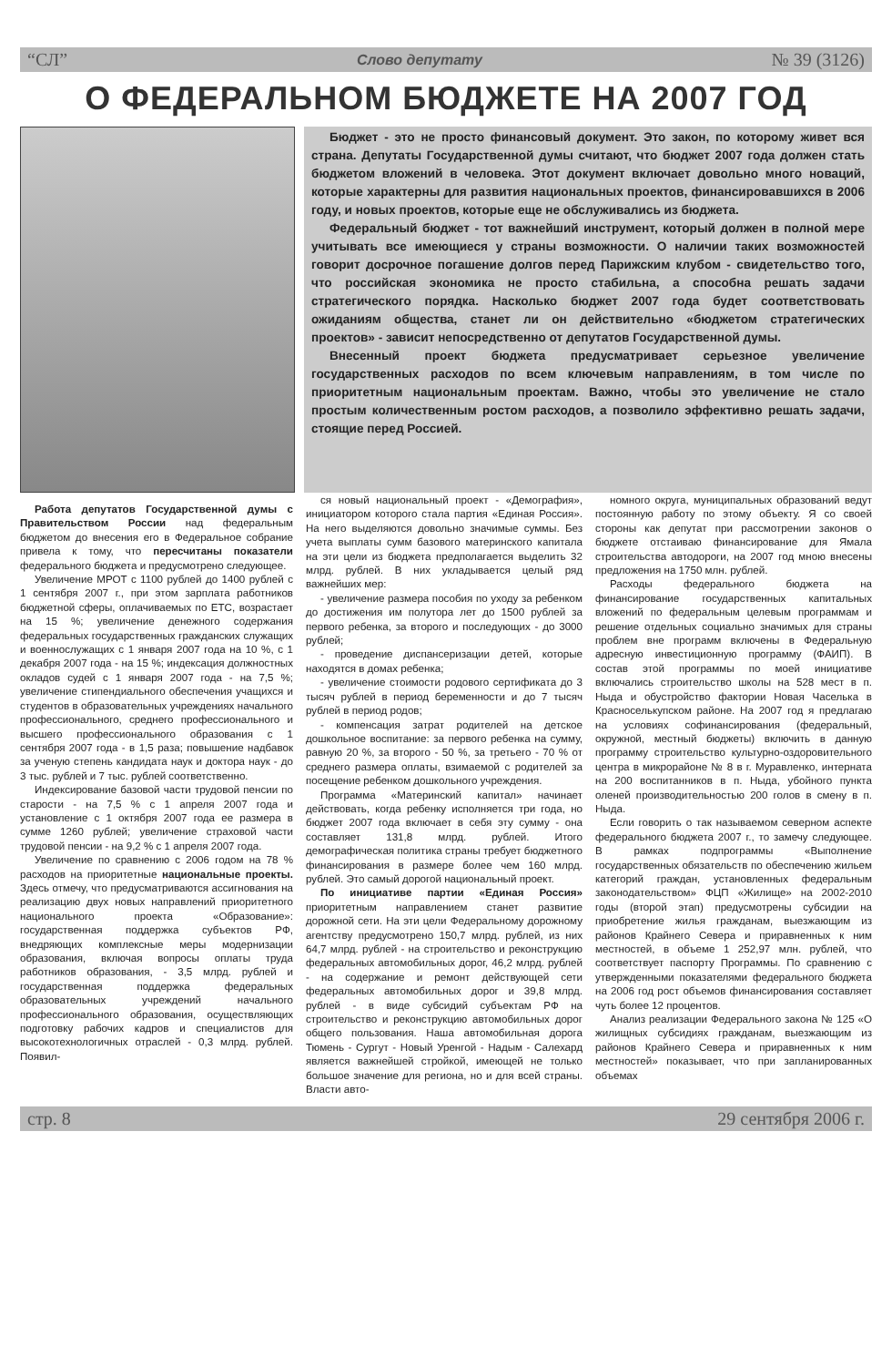“СЛ” Слово депутату № 39 (3126)
О ФЕДЕРАЛЬНОМ БЮДЖЕТЕ НА 2007 ГОД
Бюджет - это не просто финансовый документ. Это закон, по которому живет вся страна. Депутаты Государственной думы считают, что бюджет 2007 года должен стать бюджетом вложений в человека. Этот документ включает довольно много новаций, которые характерны для развития национальных проектов, финансировавшихся в 2006 году, и новых проектов, которые еще не обслуживались из бюджета.
Федеральный бюджет - тот важнейший инструмент, который должен в полной мере учитывать все имеющиеся у страны возможности. О наличии таких возможностей говорит досрочное погашение долгов перед Парижским клубом - свидетельство того, что российская экономика не просто стабильна, а способна решать задачи стратегического порядка. Насколько бюджет 2007 года будет соответствовать ожиданиям общества, станет ли он действительно «бюджетом стратегических проектов» - зависит непосредственно от депутатов Государственной думы.
Внесенный проект бюджета предусматривает серьезное увеличение государственных расходов по всем ключевым направлениям, в том числе по приоритетным национальным проектам. Важно, чтобы это увеличение не стало простым количественным ростом расходов, а позволило эффективно решать задачи, стоящие перед Россией.
Работа депутатов Государственной думы с Правительством России над федеральным бюджетом до внесения его в Федеральное собрание привела к тому, что пересчитаны показатели федерального бюджета и предусмотрено следующее.
Увеличение МРОТ с 1100 рублей до 1400 рублей с 1 сентября 2007 г., при этом зарплата работников бюджетной сферы, оплачиваемых по ЕТС, возрастает на 15 %; увеличение денежного содержания федеральных государственных гражданских служащих и военнослужащих с 1 января 2007 года на 10 %, с 1 декабря 2007 года - на 15 %; индексация должностных окладов судей с 1 января 2007 года - на 7,5 %; увеличение стипендиального обеспечения учащихся и студентов в образовательных учреждениях начального профессионального, среднего профессионального и высшего профессионального образования с 1 сентября 2007 года - в 1,5 раза; повышение надбавок за ученую степень кандидата наук и доктора наук - до 3 тыс. рублей и 7 тыс. рублей соответственно.
Индексирование базовой части трудовой пенсии по старости - на 7,5 % с 1 апреля 2007 года и установление с 1 октября 2007 года ее размера в сумме 1260 рублей; увеличение страховой части трудовой пенсии - на 9,2 % с 1 апреля 2007 года.
Увеличение по сравнению с 2006 годом на 78 % расходов на приоритетные национальные проекты. Здесь отмечу, что предусматриваются ассигнования на реализацию двух новых направлений приоритетного национального проекта «Образование»: государственная поддержка субъектов РФ, внедряющих комплексные меры модернизации образования, включая вопросы оплаты труда работников образования, - 3,5 млрд. рублей и государственная поддержка федеральных образовательных учреждений начального профессионального образования, осуществляющих подготовку рабочих кадров и специалистов для высокотехнологичных отраслей - 0,3 млрд. рублей. Появил-
ся новый национальный проект - «Демография», инициатором которого стала партия «Единая Россия». На него выделяются довольно значимые суммы. Без учета выплаты сумм базового материнского капитала на эти цели из бюджета предполагается выделить 32 млрд. рублей. В них укладывается целый ряд важнейших мер:
- увеличение размера пособия по уходу за ребенком до достижения им полутора лет до 1500 рублей за первого ребенка, за второго и последующих - до 3000 рублей;
- проведение диспансеризации детей, которые находятся в домах ребенка;
- увеличение стоимости родового сертификата до 3 тысяч рублей в период беременности и до 7 тысяч рублей в период родов;
- компенсация затрат родителей на детское дошкольное воспитание: за первого ребенка на сумму, равную 20 %, за второго - 50 %, за третьего - 70 % от среднего размера оплаты, взимаемой с родителей за посещение ребенком дошкольного учреждения.
Программа «Материнский капитал» начинает действовать, когда ребенку исполняется три года, но бюджет 2007 года включает в себя эту сумму - она составляет 131,8 млрд. рублей. Итого демографическая политика страны требует бюджетного финансирования в размере более чем 160 млрд. рублей. Это самый дорогой национальный проект.
По инициативе партии «Единая Россия» приоритетным направлением станет развитие дорожной сети. На эти цели Федеральному дорожному агентству предусмотрено 150,7 млрд. рублей, из них 64,7 млрд. рублей - на строительство и реконструкцию федеральных автомобильных дорог, 46,2 млрд. рублей - на содержание и ремонт действующей сети федеральных автомобильных дорог и 39,8 млрд. рублей - в виде субсидий субъектам РФ на строительство и реконструкцию автомобильных дорог общего пользования. Наша автомобильная дорога Тюмень - Сургут - Новый Уренгой - Надым - Салехард является важнейшей стройкой, имеющей не только большое значение для региона, но и для всей страны. Власти авто-
номного округа, муниципальных образований ведут постоянную работу по этому объекту. Я со своей стороны как депутат при рассмотрении законов о бюджете отстаиваю финансирование для Ямала строительства автодороги, на 2007 год мною внесены предложения на 1750 млн. рублей.
Расходы федерального бюджета на финансирование государственных капитальных вложений по федеральным целевым программам и решение отдельных социально значимых для страны проблем вне программ включены в Федеральную адресную инвестиционную программу (ФАИП). В состав этой программы по моей инициативе включались строительство школы на 528 мест в п. Ныда и обустройство фактории Новая Часелька в Красноселькупском районе. На 2007 год я предлагаю на условиях софинансирования (федеральный, окружной, местный бюджеты) включить в данную программу строительство культурно-оздоровительного центра в микрорайоне № 8 в г. Муравленко, интерната на 200 воспитанников в п. Ныда, убойного пункта оленей производительностью 200 голов в смену в п. Ныда.
Если говорить о так называемом северном аспекте федерального бюджета 2007 г., то замечу следующее. В рамках подпрограммы «Выполнение государственных обязательств по обеспечению жильем категорий граждан, установленных федеральным законодательством» ФЦП «Жилище» на 2002-2010 годы (второй этап) предусмотрены субсидии на приобретение жилья гражданам, выезжающим из районов Крайнего Севера и приравненных к ним местностей, в объеме 1 252,97 млн. рублей, что соответствует паспорту Программы. По сравнению с утвержденными показателями федерального бюджета на 2006 год рост объемов финансирования составляет чуть более 12 процентов.
Анализ реализации Федерального закона № 125 «О жилищных субсидиях гражданам, выезжающим из районов Крайнего Севера и приравненных к ним местностей» показывает, что при запланированных объемах
стр. 8 29 сентября 2006 г.